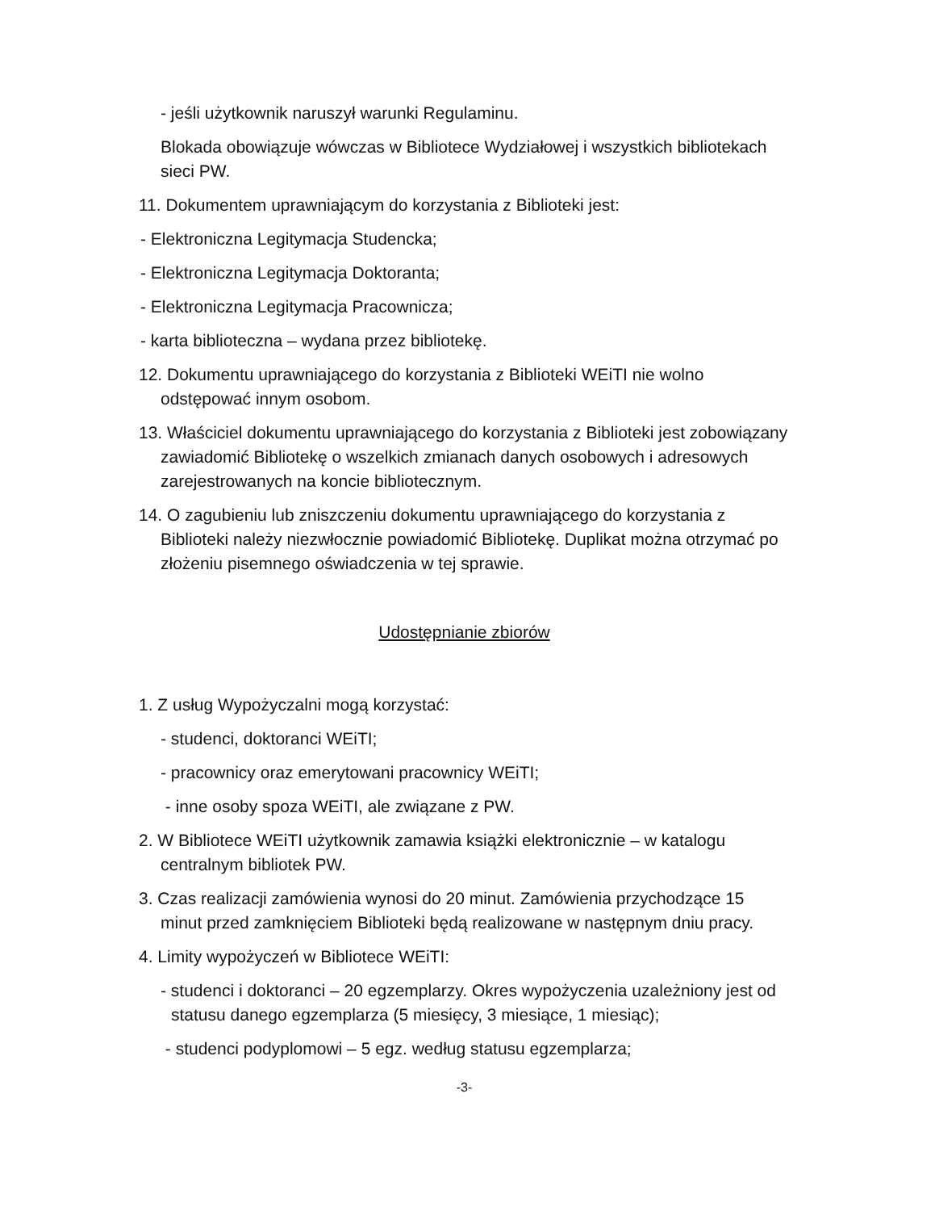- jeśli użytkownik naruszył warunki Regulaminu.
Blokada obowiązuje wówczas w Bibliotece Wydziałowej i wszystkich bibliotekach sieci PW.
11. Dokumentem uprawniającym do korzystania z Biblioteki jest:
- Elektroniczna Legitymacja Studencka;
- Elektroniczna Legitymacja Doktoranta;
- Elektroniczna Legitymacja Pracownicza;
- karta biblioteczna – wydana przez bibliotekę.
12. Dokumentu uprawniającego do korzystania z Biblioteki WEiTI nie wolno odstępować innym osobom.
13. Właściciel dokumentu uprawniającego do korzystania z Biblioteki jest zobowiązany zawiadomić Bibliotekę o wszelkich zmianach danych osobowych i adresowych zarejestrowanych na koncie bibliotecznym.
14. O zagubieniu lub zniszczeniu dokumentu uprawniającego do korzystania z Biblioteki należy niezwłocznie powiadomić Bibliotekę. Duplikat można otrzymać po złożeniu pisemnego oświadczenia w tej sprawie.
Udostępnianie zbiorów
1. Z usług Wypożyczalni mogą korzystać:
- studenci, doktoranci WEiTI;
- pracownicy oraz emerytowani pracownicy WEiTI;
- inne osoby spoza WEiTI, ale związane z PW.
2. W Bibliotece WEiTI użytkownik zamawia książki elektronicznie – w katalogu centralnym bibliotek PW.
3. Czas realizacji zamówienia wynosi do 20 minut. Zamówienia przychodzące 15 minut przed zamknięciem Biblioteki będą realizowane w następnym dniu pracy.
4. Limity wypożyczeń w Bibliotece WEiTI:
- studenci i doktoranci – 20 egzemplarzy. Okres wypożyczenia uzależniony jest od statusu danego egzemplarza (5 miesięcy, 3 miesiące, 1 miesiąc);
- studenci podyplomowi – 5 egz. według statusu egzemplarza;
-3-